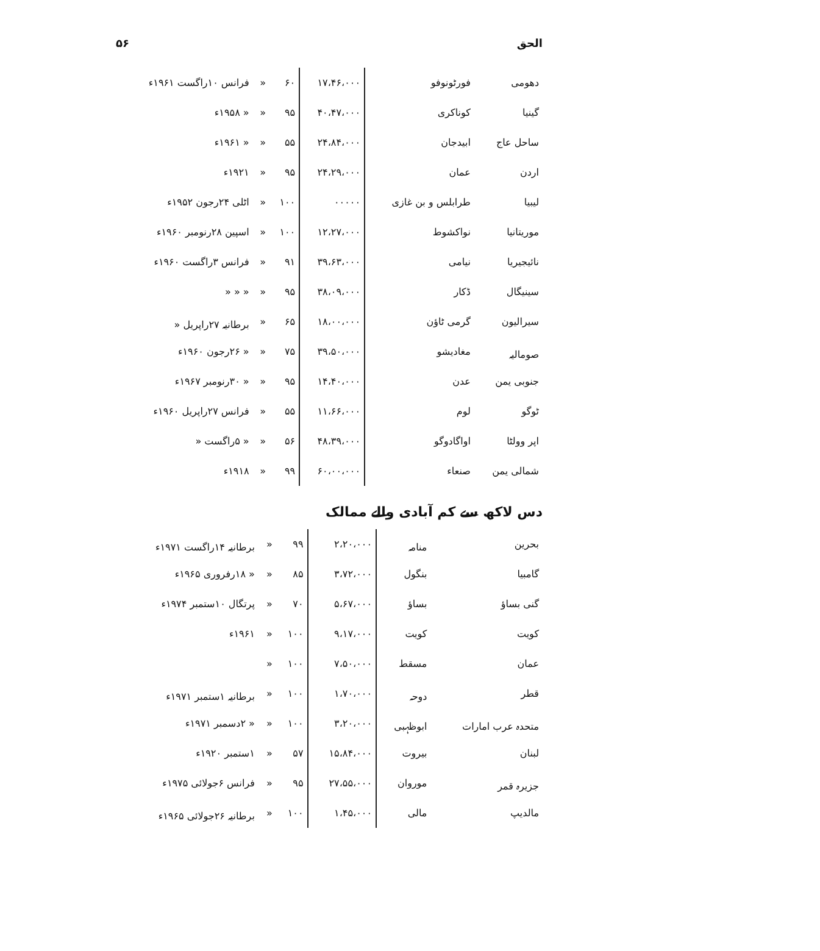الحق ۵۶
| دھومی | فورٹونوفو | ۱۷،۴۶،۰۰۰ | ۶۰ | « | فرانس ۱۰راگست ۱۹۶۱ء |
| گینیا | کوناکری | ۴۰،۴۷،۰۰۰ | ۹۵ | « | « ۱۹۵۸ء |
| ساحل عاج | ابیدجان | ۲۴،۸۴،۰۰۰ | ۵۵ | « | « ۱۹۶۱ء |
| اردن | عمان | ۲۴،۲۹،۰۰۰ | ۹۵ | « | ۱۹۲۱ء |
| لیبیا | طرابلس و بن غازی | ۰۰۰۰۰ | ۱۰۰ | « | اٹلی ۲۴رجون ۱۹۵۲ء |
| موریتانیا | نواکشوط | ۱۲،۲۷،۰۰۰ | ۱۰۰ | « | اسپین ۲۸رنومبر ۱۹۶۰ء |
| نائیجیریا | نیامی | ۳۹،۶۳،۰۰۰ | ۹۱ | « | فرانس ۳راگست ۱۹۶۰ء |
| سینیگال | ڈکار | ۳۸،۰۹،۰۰۰ | ۹۵ | « | « « « |
| سیرالیون | گرمی ٹاؤن | ۱۸،۰۰،۰۰۰ | ۶۵ | « | برطانیہ ۲۷راپریل « |
| صومالیہ | مغادیشو | ۳۹،۵۰،۰۰۰ | ۷۵ | « | « ۲۶رجون ۱۹۶۰ء |
| جنوبی یمن | عدن | ۱۴،۴۰،۰۰۰ | ۹۵ | « | « ۳۰رنومبر ۱۹۶۷ء |
| ٹوگو | لوم | ۱۱،۶۶،۰۰۰ | ۵۵ | « | فرانس ۲۷راپریل ۱۹۶۰ء |
| اپر وولٹا | اواگادوگو | ۴۸،۳۹،۰۰۰ | ۵۶ | « | « ۵راگست « |
| شمالی یمن | صنعاء | ۶۰،۰۰،۰۰۰ | ۹۹ | « | ۱۹۱۸ء |
دس لاکھ سے کم آبادی والے ممالک
| بحرین | منامہ | ۲،۲۰،۰۰۰ | ۹۹ | « | برطانیہ ۱۴راگست ۱۹۷۱ء |
| گامبیا | بنگول | ۳،۷۲،۰۰۰ | ۸۵ | « | « ۱۸رفروری ۱۹۶۵ء |
| گنی بساؤ | بساؤ | ۵،۶۷،۰۰۰ | ۷۰ | « | پرتگال ۱۰ستمبر ۱۹۷۴ء |
| کویت | کویت | ۹،۱۷،۰۰۰ | ۱۰۰ | « | ۱۹۶۱ء |
| عمان | مسقط | ۷،۵۰،۰۰۰ | ۱۰۰ | « | |
| قطر | دوحہ | ۱،۷۰،۰۰۰ | ۱۰۰ | « | برطانیہ ۱ستمبر ۱۹۷۱ء |
| متحدہ عرب امارات | ابوظہبی | ۳،۲۰،۰۰۰ | ۱۰۰ | « | « ۲دسمبر ۱۹۷۱ء |
| لبنان | بیروت | ۱۵،۸۴،۰۰۰ | ۵۷ | « | ۱ستمبر ۱۹۲۰ء |
| جزیرہ قمر | موروان | ۲۷،۵۵،۰۰۰ | ۹۵ | « | فرانس ۶جولائی ۱۹۷۵ء |
| مالدیپ | مالی | ۱،۴۵،۰۰۰ | ۱۰۰ | « | برطانیہ ۲۶جولائی ۱۹۶۵ء |